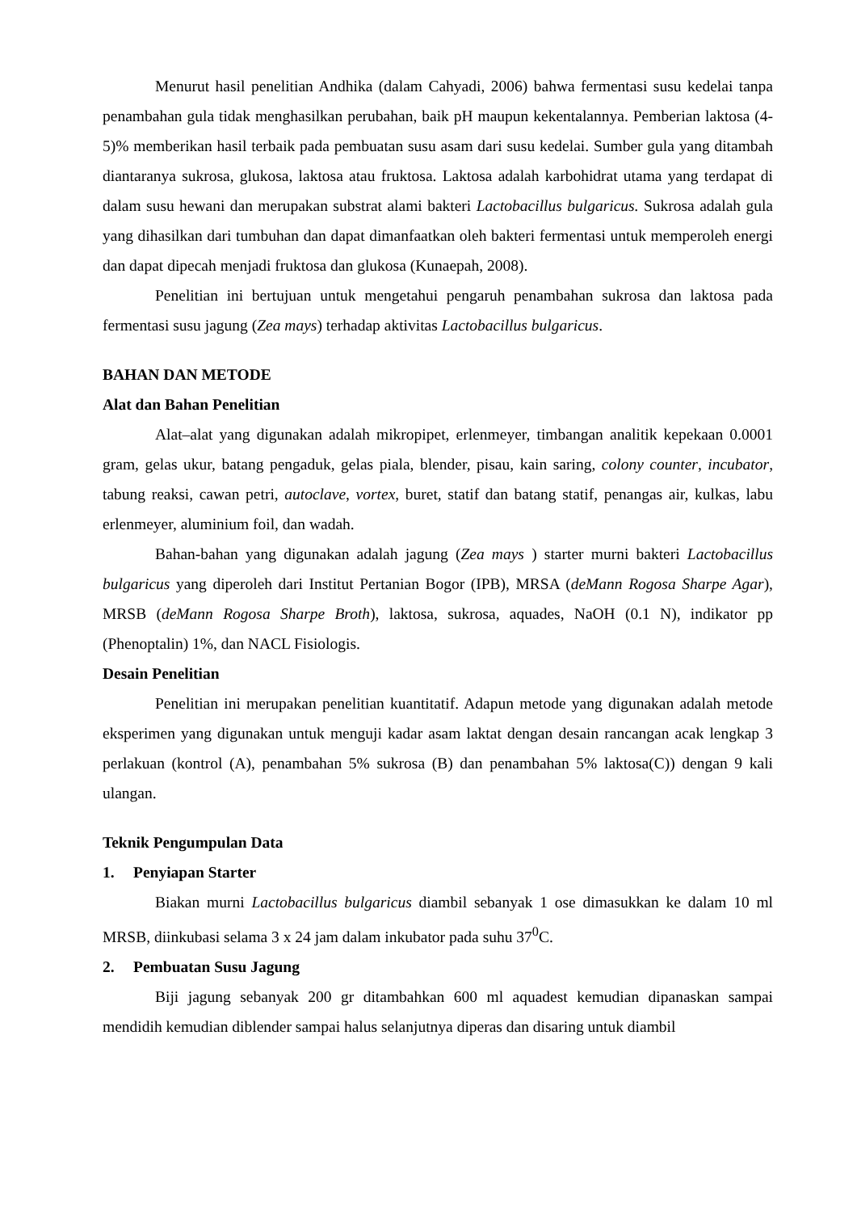Menurut hasil penelitian Andhika (dalam Cahyadi, 2006) bahwa fermentasi susu kedelai tanpa penambahan gula tidak menghasilkan perubahan, baik pH maupun kekentalannya. Pemberian laktosa (4-5)% memberikan hasil terbaik pada pembuatan susu asam dari susu kedelai. Sumber gula yang ditambah diantaranya sukrosa, glukosa, laktosa atau fruktosa. Laktosa adalah karbohidrat utama yang terdapat di dalam susu hewani dan merupakan substrat alami bakteri Lactobacillus bulgaricus. Sukrosa adalah gula yang dihasilkan dari tumbuhan dan dapat dimanfaatkan oleh bakteri fermentasi untuk memperoleh energi dan dapat dipecah menjadi fruktosa dan glukosa (Kunaepah, 2008).
Penelitian ini bertujuan untuk mengetahui pengaruh penambahan sukrosa dan laktosa pada fermentasi susu jagung (Zea mays) terhadap aktivitas Lactobacillus bulgaricus.
BAHAN DAN METODE
Alat dan Bahan Penelitian
Alat–alat yang digunakan adalah mikropipet, erlenmeyer, timbangan analitik kepekaan 0.0001 gram, gelas ukur, batang pengaduk, gelas piala, blender, pisau, kain saring, colony counter, incubator, tabung reaksi, cawan petri, autoclave, vortex, buret, statif dan batang statif, penangas air, kulkas, labu erlenmeyer, aluminium foil, dan wadah.
Bahan-bahan yang digunakan adalah jagung (Zea mays ) starter murni bakteri Lactobacillus bulgaricus yang diperoleh dari Institut Pertanian Bogor (IPB), MRSA (deMann Rogosa Sharpe Agar), MRSB (deMann Rogosa Sharpe Broth), laktosa, sukrosa, aquades, NaOH (0.1 N), indikator pp (Phenoptalin) 1%, dan NACL Fisiologis.
Desain Penelitian
Penelitian ini merupakan penelitian kuantitatif. Adapun metode yang digunakan adalah metode eksperimen yang digunakan untuk menguji kadar asam laktat dengan desain rancangan acak lengkap 3 perlakuan (kontrol (A), penambahan 5% sukrosa (B) dan penambahan 5% laktosa(C)) dengan 9 kali ulangan.
Teknik Pengumpulan Data
1. Penyiapan Starter
Biakan murni Lactobacillus bulgaricus diambil sebanyak 1 ose dimasukkan ke dalam 10 ml MRSB, diinkubasi selama 3 x 24 jam dalam inkubator pada suhu 37<sup>0</sup>C.
2. Pembuatan Susu Jagung
Biji jagung sebanyak 200 gr ditambahkan 600 ml aquadest kemudian dipanaskan sampai mendidih kemudian diblender sampai halus selanjutnya diperas dan disaring untuk diambil